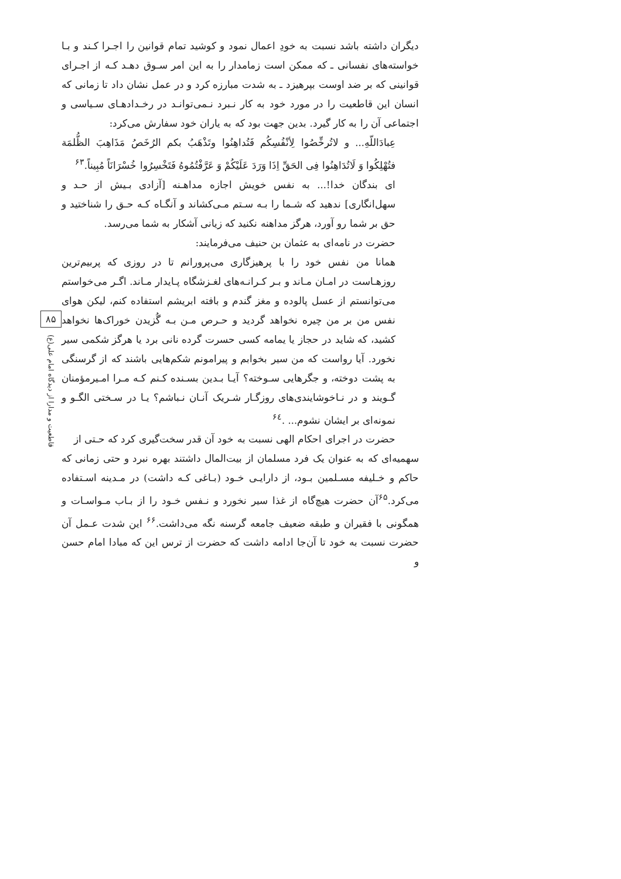دیگران داشته باشد نسبت به خودِ اعمال نمود و کوشید تمام قوانین را اجـرا کـند و بـا خواسته‌های نفسانی ـ که ممکن است زمامدار را به این امر سـوق دهـد کـه از اجـرای قوانینی که بر ضد اوست بپرهیزد ـ به شدت مبارزه کرد و در عمل نشان داد تا زمانی که انسان این قاطعیت را در مورد خود به کار نـبرد نـمی‌توانـد در رخـدادهـای سـیاسی و اجتماعی آن را به کار گیرد. بدین جهت بود که به یاران خود سفارش می‌کرد:
عِبادَاللّهِ... و لاتُرخِّصُوا لِأنْفُسِكُم فَتُداهِنُوا وتَذْهَبُ بكم الرُخَصُ مَذَاهِبَ الظُّلمَة فتُهْلِكُوا وَ لَاتُدَاهِنُوا فِی الحَقِّ اِذَا وَرَدَ عَلَيْكُمْ وَ عَرَّفْتُمُوهُ فَتَخْسِرُوا خُسْرَانَاً مُبِيناً.<sup>۶۳</sup>
ای بندگان خدا!... به نفس خویش اجازه مداهـنه [آزادی بـیش از حـد و سهل‌انگاری] ندهید که شـما را بـه سـتم مـی‌کشاند و آنگـاه کـه حـق را شناختید و حق بر شما رو آورد، هرگز مداهنه نکنید که زیانی آشکار به شما می‌رسد.
حضرت در نامه‌ای به عثمان بن حنیف می‌فرمایند:
همانا من نفس خود را با پرهیزگاری می‌پرورانم تا در روزی که پربیم‌ترین روزهـاست در امـان مـاند و بـر کـرانـه‌های لغـزشگاه پـایدار مـاند. اگـر می‌خواستم می‌توانستم از عسل پالوده و مغز گندم و بافته ابریشم استفاده کنم، لیکن هوای نفس من بر من چیره نخواهد گردید و حـرص مـن بـه گُزیدن خوراک‌ها نخواهد کشید، که شاید در حجاز یا یمامه کسی حسرت گرده نانی برد یا هرگز شکمی سیر نخورد. آیا رواست که من سیر بخوابم و پیرامونم شکم‌هایی باشند که از گرسنگی به پشت دوخته، و جگرهایی سـوخته؟ آیـا بـدین بسـنده کـنم کـه مـرا امـیرمؤمنان گـویند و در نـاخوشایندی‌های روزگـار شـریک آنـان نـباشم؟ یـا در سـختی الگـو و نمونه‌ای بر ایشان نشوم... .<sup>۶٤</sup>
حضرت در اجرای احکام الهی نسبت به خود آن قدر سخت‌گیری کرد که حـتی از
سهمیه‌ای که به عنوان یک فرد مسلمان از بیت‌المال داشتند بهره نبرد و حتی زمانی که حاکم و خـلیفه مسـلمین بـود، از دارایـی خـود (بـاغی کـه داشت) در مـدینه اسـتفاده می‌کرد.<sup>۶۵</sup>آن حضرت هیچ‌گاه از غذا سیر نخورد و نـفس خـود را از بـاب مـواسـات و همگونی با فقیران و طبقه ضعیف جامعه گرسنه نگه می‌داشت.<sup>۶۶</sup> این شدت عـمل آن حضرت نسبت به خود تا آن‌جا ادامه داشت که حضرت از ترس این که مبادا امام حسن و
۸۵
قاطعیت و مدارا از دیدگاه امام علی(ع)